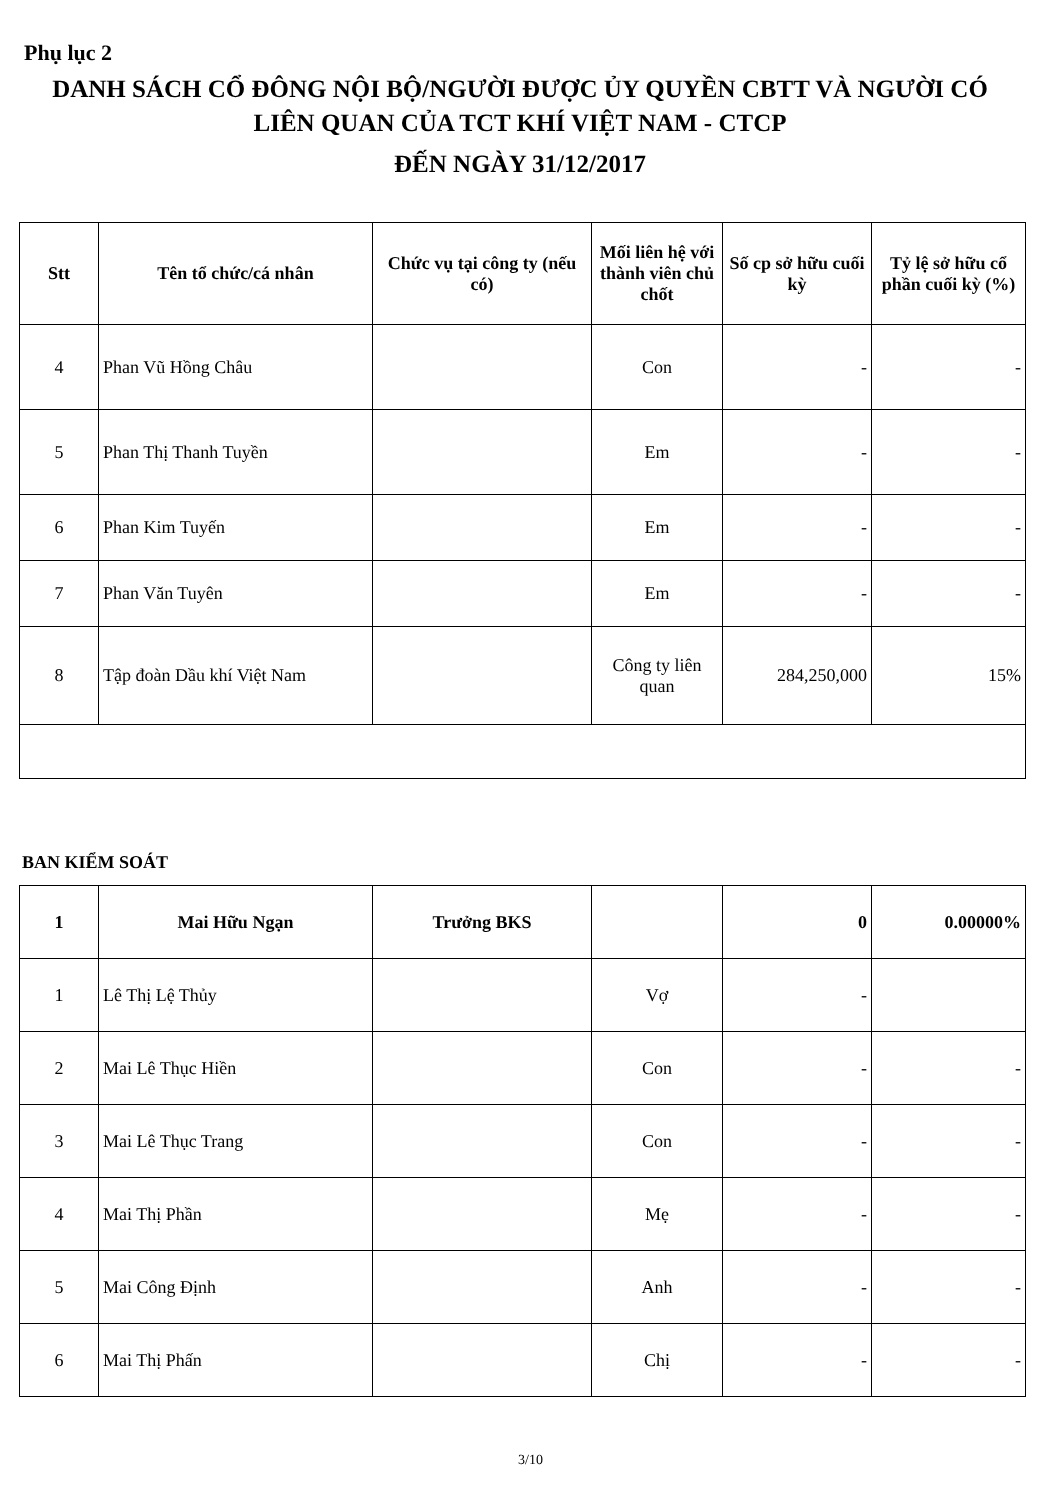Phụ lục 2
DANH SÁCH CỔ ĐÔNG NỘI BỘ/NGƯỜI ĐƯỢC ỦY QUYỀN CBTT VÀ NGƯỜI CÓ
LIÊN QUAN CỦA TCT KHÍ VIỆT NAM - CTCP
ĐẾN NGÀY 31/12/2017
| Stt | Tên tổ chức/cá nhân | Chức vụ tại công ty (nếu có) | Mối liên hệ với thành viên chủ chốt | Số cp sở hữu cuối kỳ | Tỷ lệ sở hữu cổ phần cuối kỳ (%) |
| --- | --- | --- | --- | --- | --- |
| 4 | Phan Vũ Hồng Châu | | Con | - | - |
| 5 | Phan Thị Thanh Tuyền | | Em | - | - |
| 6 | Phan Kim Tuyến | | Em | - | - |
| 7 | Phan Văn Tuyên | | Em | - | - |
| 8 | Tập đoàn Dầu khí Việt Nam | | Công ty liên quan | 284,250,000 | 15% |
BAN KIỂM SOÁT
| 1 | Mai Hữu Ngạn | Trưởng BKS | | 0 | 0.00000% |
| 1 | Lê Thị Lệ Thủy | | Vợ | - | |
| 2 | Mai Lê Thục Hiền | | Con | - | - |
| 3 | Mai Lê Thục Trang | | Con | - | - |
| 4 | Mai Thị Phần | | Mẹ | - | - |
| 5 | Mai Công Định | | Anh | - | - |
| 6 | Mai Thị Phấn | | Chị | - | - |
3/10